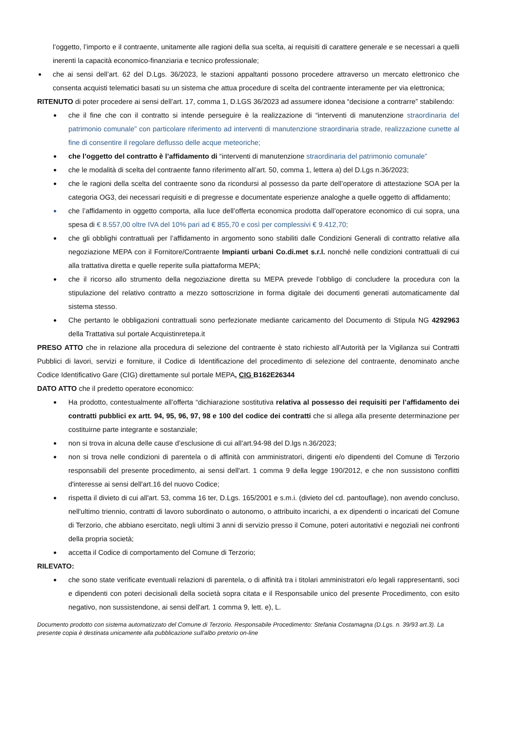l’oggetto, l’importo e il contraente, unitamente alle ragioni della sua scelta, ai requisiti di carattere generale e se necessari a quelli inerenti la capacità economico-finanziaria e tecnico professionale;
●
che ai sensi dell’art. 62 del D.Lgs. 36/2023, le stazioni appaltanti possono procedere attraverso un mercato elettronico che consenta acquisti telematici basati su un sistema che attua procedure di scelta del contraente interamente per via elettronica;
RITENUTO di poter procedere ai sensi dell’art. 17, comma 1, D.LGS 36/2023 ad assumere idonea “decisione a contrarre” stabilendo:
●
che il fine che con il contratto si intende perseguire è la realizzazione di “interventi di manutenzione straordinaria del patrimonio comunale” con particolare riferimento ad interventi di manutenzione straordinaria strade, realizzazione cunette al fine di consentire il regolare deflusso delle acque meteoriche;
●
che l’oggetto del contratto è l’affidamento di “interventi di manutenzione straordinaria del patrimonio comunale”
●
che le modalità di scelta del contraente fanno riferimento all’art. 50, comma 1, lettera a) del D.Lgs n.36/2023;
●
che le ragioni della scelta del contraente sono da ricondursi al possesso da parte dell’operatore di attestazione SOA per la categoria OG3, dei necessari requisiti e di pregresse e documentate esperienze analoghe a quelle oggetto di affidamento;
●
che l’affidamento in oggetto comporta, alla luce dell’offerta economica prodotta dall’operatore economico di cui sopra, una spesa di € 8.557,00 oltre IVA del 10% pari ad € 855,70 e così per complessivi € 9.412,70;
●
che gli obblighi contrattuali per l’affidamento in argomento sono stabiliti dalle Condizioni Generali di contratto relative alla negoziazione MEPA con il Fornitore/Contraente Impianti urbani Co.di.met s.r.l. nonché nelle condizioni contrattuali di cui alla trattativa diretta e quelle reperite sulla piattaforma MEPA;
●
che il ricorso allo strumento della negoziazione diretta su MEPA prevede l’obbligo di concludere la procedura con la stipulazione del relativo contratto a mezzo sottoscrizione in forma digitale dei documenti generati automaticamente dal sistema stesso.
●
Che pertanto le obbligazioni contrattuali sono perfezionate mediante caricamento del Documento di Stipula NG 4292963 della Trattativa sul portale Acquistinretepa.it
PRESO ATTO che in relazione alla procedura di selezione del contraente è stato richiesto all’Autorità per la Vigilanza sui Contratti Pubblici di lavori, servizi e forniture, il Codice di Identificazione del procedimento di selezione del contraente, denominato anche Codice Identificativo Gare (CIG) direttamente sul portale MEPA, CIG B162E26344
DATO ATTO che il predetto operatore economico:
●
Ha prodotto, contestualmente all’offerta “dichiarazione sostitutiva relativa al possesso dei requisiti per l’affidamento dei contratti pubblici ex artt. 94, 95, 96, 97, 98 e 100 del codice dei contratti che si allega alla presente determinazione per costituirne parte integrante e sostanziale;
●
non si trova in alcuna delle cause d’esclusione di cui all’art.94-98 del D.lgs n.36/2023;
●
non si trova nelle condizioni di parentela o di affinità con amministratori, dirigenti e/o dipendenti del Comune di Terzorio responsabili del presente procedimento, ai sensi dell'art. 1 comma 9 della legge 190/2012, e che non sussistono conflitti d'interesse ai sensi dell'art.16 del nuovo Codice;
●
rispetta il divieto di cui all'art. 53, comma 16 ter, D.Lgs. 165/2001 e s.m.i. (divieto del cd. pantouflage), non avendo concluso, nell'ultimo triennio, contratti di lavoro subordinato o autonomo, o attribuito incarichi, a ex dipendenti o incaricati del Comune di Terzorio, che abbiano esercitato, negli ultimi 3 anni di servizio presso il Comune, poteri autoritativi e negoziali nei confronti della propria società;
●
accetta il Codice di comportamento del Comune di Terzorio;
RILEVATO:
●
che sono state verificate eventuali relazioni di parentela, o di affinità tra i titolari amministratori e/o legali rappresentanti, soci e dipendenti con poteri decisionali della società sopra citata e il Responsabile unico del presente Procedimento, con esito negativo, non sussistendone, ai sensi dell'art. 1 comma 9, lett. e), L.
Documento prodotto con sistema automatizzato del Comune di Terzorio. Responsabile Procedimento: Stefania Costamagna (D.Lgs. n. 39/93 art.3). La presente copia è destinata unicamente alla pubblicazione sull'albo pretorio on-line